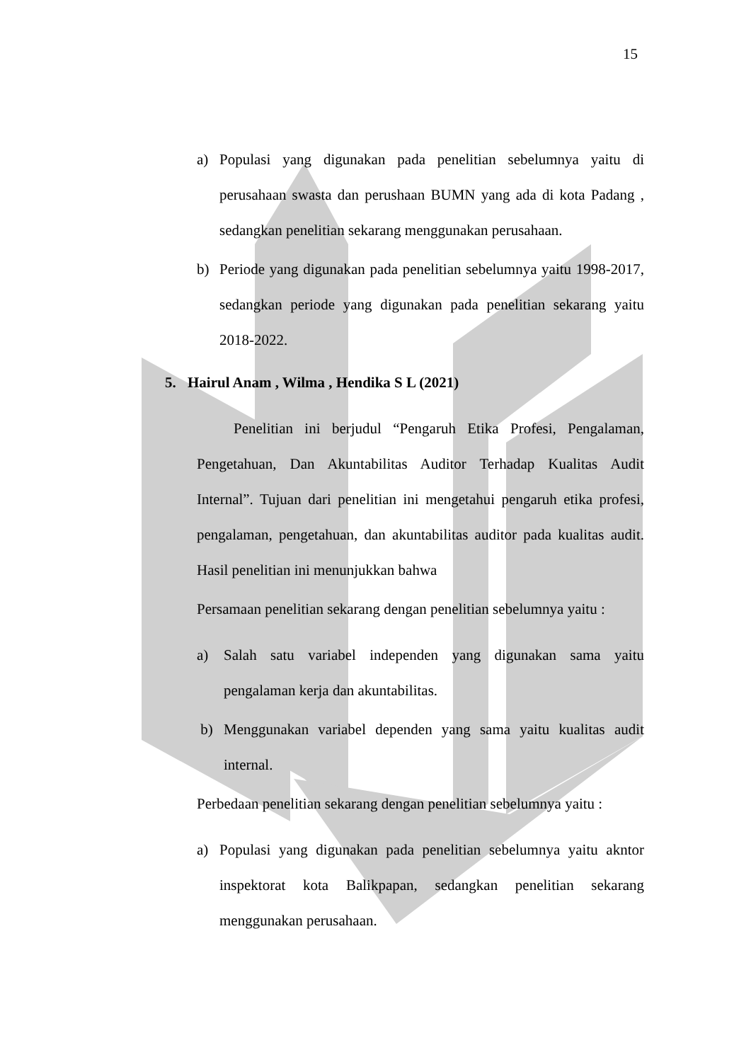15
a) Populasi yang digunakan pada penelitian sebelumnya yaitu di perusahaan swasta dan perushaan BUMN yang ada di kota Padang , sedangkan penelitian sekarang menggunakan perusahaan.
b) Periode yang digunakan pada penelitian sebelumnya yaitu 1998-2017, sedangkan periode yang digunakan pada penelitian sekarang yaitu 2018-2022.
5. Hairul Anam , Wilma , Hendika S L (2021)
Penelitian ini berjudul “Pengaruh Etika Profesi, Pengalaman, Pengetahuan, Dan Akuntabilitas Auditor Terhadap Kualitas Audit Internal”. Tujuan dari penelitian ini mengetahui pengaruh etika profesi, pengalaman, pengetahuan, dan akuntabilitas auditor pada kualitas audit. Hasil penelitian ini menunjukkan bahwa
Persamaan penelitian sekarang dengan penelitian sebelumnya yaitu :
a) Salah satu variabel independen yang digunakan sama yaitu pengalaman kerja dan akuntabilitas.
b) Menggunakan variabel dependen yang sama yaitu kualitas audit internal.
Perbedaan penelitian sekarang dengan penelitian sebelumnya yaitu :
a) Populasi yang digunakan pada penelitian sebelumnya yaitu akntor inspektorat kota Balikpapan, sedangkan penelitian sekarang menggunakan perusahaan.